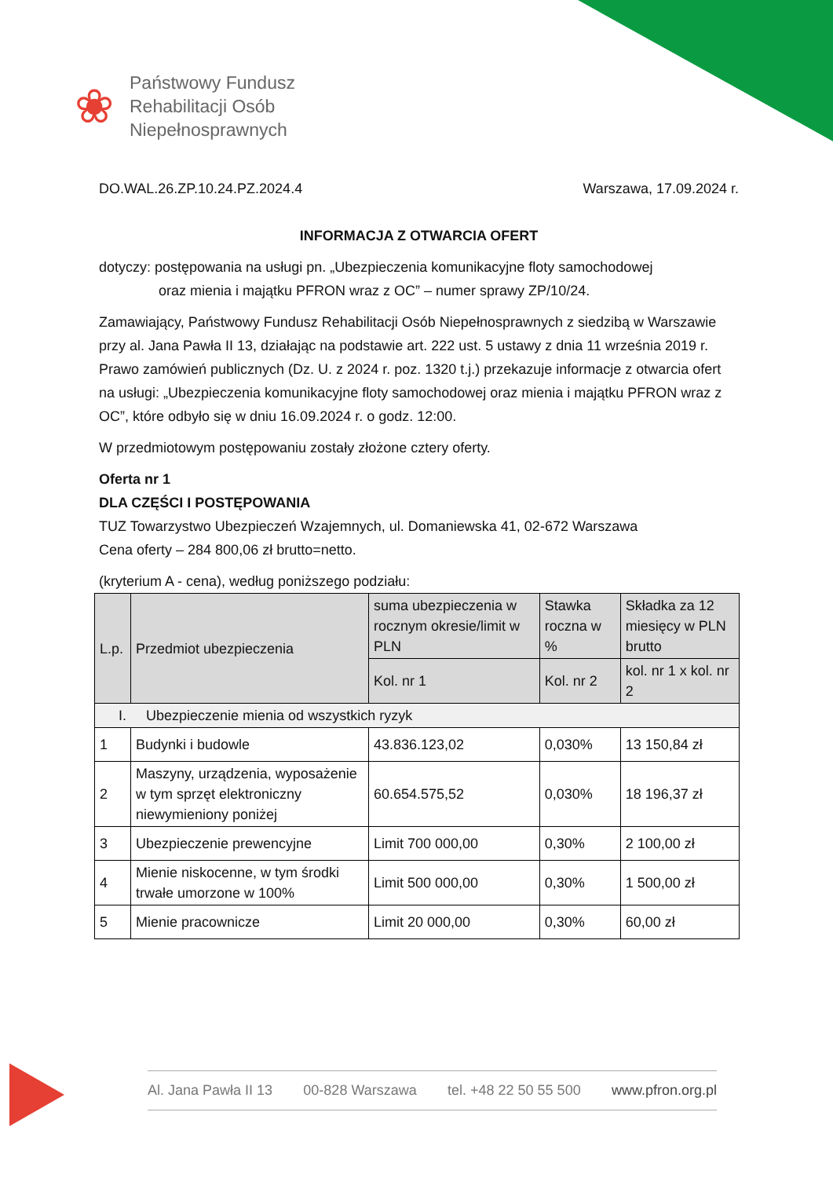❀
Państwowy Fundusz
Rehabilitacji Osób
Niepełnosprawnych
DO.WAL.26.ZP.10.24.PZ.2024.4 Warszawa, 17.09.2024 r.
INFORMACJA Z OTWARCIA OFERT
dotyczy: postępowania na usługi pn. „Ubezpieczenia komunikacyjne floty samochodowej
oraz mienia i majątku PFRON wraz z OC” – numer sprawy ZP/10/24.
Zamawiający, Państwowy Fundusz Rehabilitacji Osób Niepełnosprawnych z siedzibą w Warszawie przy al. Jana Pawła II 13, działając na podstawie art. 222 ust. 5 ustawy z dnia 11 września 2019 r. Prawo zamówień publicznych (Dz. U. z 2024 r. poz. 1320 t.j.) przekazuje informacje z otwarcia ofert na usługi: „Ubezpieczenia komunikacyjne floty samochodowej oraz mienia i majątku PFRON wraz z OC”, które odbyło się w dniu 16.09.2024 r. o godz. 12:00.
W przedmiotowym postępowaniu zostały złożone cztery oferty.
Oferta nr 1
DLA CZĘŚCI I POSTĘPOWANIA
TUZ Towarzystwo Ubezpieczeń Wzajemnych, ul. Domaniewska 41, 02-672 Warszawa
Cena oferty – 284 800,06 zł brutto=netto.
(kryterium A - cena), według poniższego podziału:
| L.p. | Przedmiot ubezpieczenia | suma ubezpieczenia w rocznym okresie/limit w PLN | Stawka roczna w % | Składka za 12 miesięcy w PLN brutto |
| --- | --- | --- | --- | --- |
| | | Kol. nr 1 | Kol. nr 2 | kol. nr 1 x kol. nr 2 |
| I. Ubezpieczenie mienia od wszystkich ryzyk | | | | |
| 1 | Budynki i budowle | 43.836.123,02 | 0,030% | 13 150,84 zł |
| 2 | Maszyny, urządzenia, wyposażenie w tym sprzęt elektroniczny niewymieniony poniżej | 60.654.575,52 | 0,030% | 18 196,37 zł |
| 3 | Ubezpieczenie prewencyjne | Limit 700 000,00 | 0,30% | 2 100,00 zł |
| 4 | Mienie niskocenne, w tym środki trwałe umorzone w 100% | Limit 500 000,00 | 0,30% | 1 500,00 zł |
| 5 | Mienie pracownicze | Limit 20 000,00 | 0,30% | 60,00 zł |
Al. Jana Pawła II 13 00-828 Warszawa tel. +48 22 50 55 500 www.pfron.org.pl